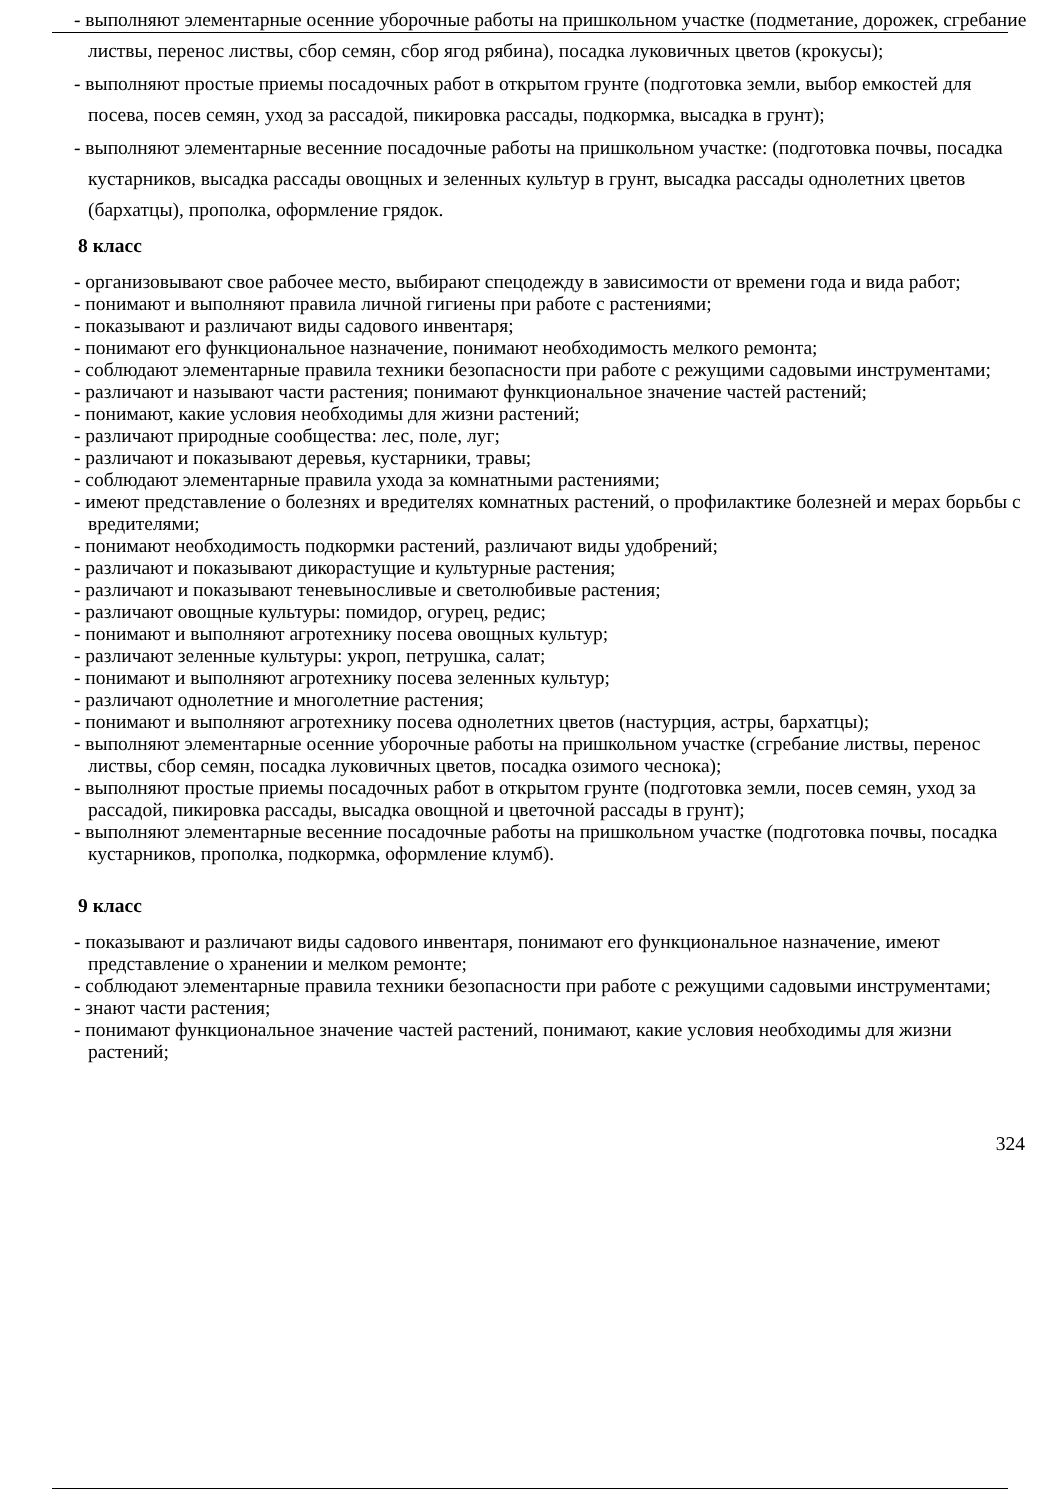- выполняют элементарные осенние уборочные работы на пришкольном участке (подметание, дорожек, сгребание листвы, перенос листвы, сбор семян, сбор ягод рябина), посадка луковичных цветов (крокусы);
- выполняют простые приемы посадочных работ в открытом грунте (подготовка земли, выбор емкостей для посева, посев семян, уход за рассадой, пикировка рассады, подкормка, высадка в грунт);
- выполняют элементарные весенние посадочные работы на пришкольном участке: (подготовка почвы, посадка кустарников, высадка рассады овощных и зеленных культур в грунт, высадка рассады однолетних цветов (бархатцы), прополка, оформление грядок.
8 класс
- организовывают свое рабочее место, выбирают спецодежду в зависимости от времени года и вида работ;
- понимают и выполняют правила личной гигиены при работе с растениями;
- показывают и различают виды садового инвентаря;
- понимают его функциональное назначение, понимают необходимость мелкого ремонта;
- соблюдают элементарные правила техники безопасности при работе с режущими садовыми инструментами;
- различают и называют части растения; понимают функциональное значение частей растений;
- понимают, какие условия необходимы для жизни растений;
- различают природные сообщества: лес, поле, луг;
- различают и показывают деревья, кустарники, травы;
- соблюдают элементарные правила ухода за комнатными растениями;
- имеют представление о болезнях и вредителях комнатных растений, о профилактике болезней и мерах борьбы с вредителями;
- понимают необходимость подкормки растений, различают виды удобрений;
- различают и показывают дикорастущие и культурные растения;
- различают и показывают теневыносливые и светолюбивые растения;
- различают овощные культуры: помидор, огурец, редис;
- понимают и выполняют агротехнику посева овощных культур;
- различают зеленные культуры: укроп, петрушка, салат;
- понимают и выполняют агротехнику посева зеленных культур;
- различают однолетние и многолетние растения;
- понимают и выполняют агротехнику посева однолетних цветов (настурция, астры, бархатцы);
- выполняют элементарные осенние уборочные работы на пришкольном участке (сгребание листвы, перенос листвы, сбор семян, посадка луковичных цветов, посадка озимого чеснока);
- выполняют простые приемы посадочных работ в открытом грунте (подготовка земли, посев семян, уход за рассадой, пикировка рассады, высадка овощной и цветочной рассады в грунт);
- выполняют элементарные весенние посадочные работы на пришкольном участке (подготовка почвы, посадка кустарников, прополка, подкормка, оформление клумб).
9 класс
- показывают и различают виды садового инвентаря, понимают его функциональное назначение, имеют представление о хранении и мелком ремонте;
- соблюдают элементарные правила техники безопасности при работе с режущими садовыми инструментами;
- знают части растения;
- понимают функциональное значение частей растений, понимают, какие условия необходимы для жизни растений;
324